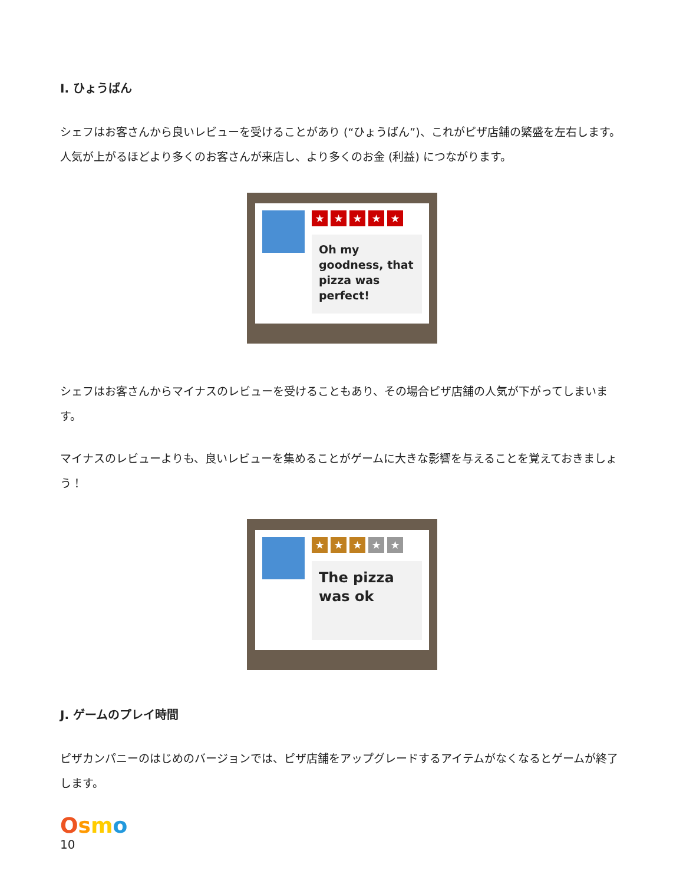I. ひょうばん
シェフはお客さんから良いレビューを受けることがあり (“ひょうばん”)、これがピザ店舗の繁盛を左右します。 人気が上がるほどより多くのお客さんが来店し、より多くのお金 (利益) につながります。
★ ★ ★ ★ ★
Oh my goodness, that pizza was perfect!
シェフはお客さんからマイナスのレビューを受けることもあり、その場合ピザ店舗の人気が下がってしまいます。
マイナスのレビューよりも、良いレビューを集めることがゲームに大きな影響を与えることを覚えておきましょう！
★ ★ ★ ★ ★
The pizza was ok
J. ゲームのプレイ時間
ピザカンパニーのはじめのバージョンでは、ピザ店舗をアップグレードするアイテムがなくなるとゲームが終了します。
Osmo
10